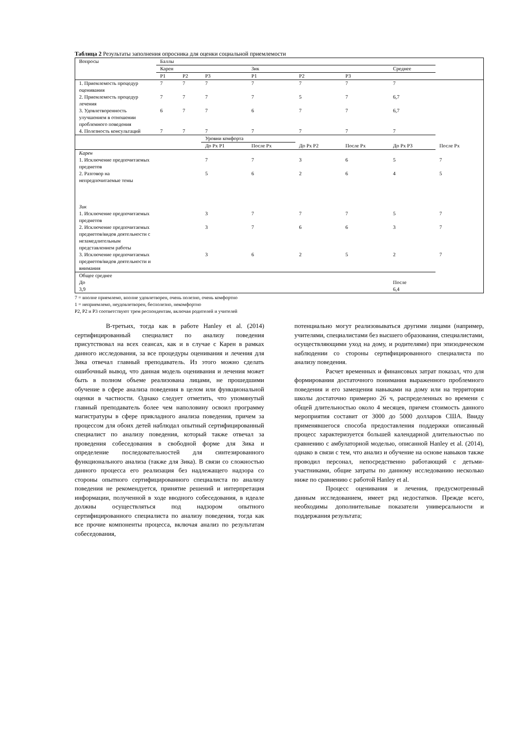Таблица 2 Результаты заполнения опросника для оценки социальной приемлемости
| Вопросы | Баллы | | | | | | | |
| | Карен | | | Зик | | | Среднее | |
| | P1 | P2 | P3 | P1 | P2 | P3 | | |
| 1. Приемлемость процедур оценивания | 7 | 7 | 7 | 7 | 7 | 7 | 7 | |
| 2. Приемлемость процедур лечения | 7 | 7 | 7 | 7 | 5 | 7 | 6,7 | |
| 3. Удовлетворенность улучшением в отношении проблемного поведения | 6 | 7 | 7 | 6 | 7 | 7 | 6,7 | |
| 4. Полезность консультаций | 7 | 7 | 7 | 7 | 7 | 7 | 7 | |
| | | | Уровни комфорта | | | | | |
| | | | До Px P1 | После Px | До Px P2 | После Px | До Px P3 | После Px |
| Карен | | | | | | | | |
| 1. Исключение предпочитаемых предметов | | | 7 | 7 | 3 | 6 | 5 | 7 |
| 2. Разговор на непредпочитаемые темы | | | 5 | 6 | 2 | 6 | 4 | 5 |
| Зик | | | | | | | | |
| 1. Исключение предпочитаемых предметов | | | 3 | 7 | 7 | 7 | 5 | 7 |
| 2. Исключение предпочитаемых предметов/видов деятельности с незамедлительным представлением работы | | | 3 | 7 | 6 | 6 | 3 | 7 |
| 3. Исключение предпочитаемых предметов/видов деятельности и внимания | | | 3 | 6 | 2 | 5 | 2 | 7 |
| Общее среднее До 3,9 | | | | | | | После 6,4 | |
7 = вполне приемлемо, вполне удовлетворен, очень полезно, очень комфортно
1 = неприемлемо, неудовлетворен, бесполезно, некомфортно
P2, P2 и P3 соответствуют трем респондентам, включая родителей и учителей
В-третьих, тогда как в работе Hanley et al. (2014) сертифицированный специалист по анализу поведения присутствовал на всех сеансах, как и в случае с Карен в рамках данного исследования, за все процедуры оценивания и лечения для Зика отвечал главный преподаватель. Из этого можно сделать ошибочный вывод, что данная модель оценивания и лечения может быть в полном объеме реализована лицами, не прошедшими обучение в сфере анализа поведения в целом или функциональной оценки в частности. Однако следует отметить, что упомянутый главный преподаватель более чем наполовину освоил программу магистратуры в сфере прикладного анализа поведения, причем за процессом для обоих детей наблюдал опытный сертифицированный специалист по анализу поведения, который также отвечал за проведения собеседования в свободной форме для Зика и определение последовательностей для синтезированного функционального анализа (также для Зика). В связи со сложностью данного процесса его реализация без надлежащего надзора со стороны опытного сертифицированного специалиста по анализу поведения не рекомендуется, принятие решений и интерпретация информации, полученной в ходе вводного собеседования, в идеале должны осуществляться под надзором опытного сертифицированного специалиста по анализу поведения, тогда как все прочие компоненты процесса, включая анализ по результатам собеседования,
потенциально могут реализовываться другими лицами (например, учителями, специалистами без высшего образования, специалистами, осуществляющими уход на дому, и родителями) при эпизодическом наблюдении со стороны сертифицированного специалиста по анализу поведения.
Расчет временных и финансовых затрат показал, что для формирования достаточного понимания выраженного проблемного поведения и его замещения навыками на дому или на территории школы достаточно примерно 26 ч, распределенных во времени с общей длительностью около 4 месяцев, причем стоимость данного мероприятия составит от 3000 до 5000 долларов США. Ввиду применявшегося способа предоставления поддержки описанный процесс характеризуется большей календарной длительностью по сравнению с амбулаторной моделью, описанной Hanley et al. (2014), однако в связи с тем, что анализ и обучение на основе навыков также проводил персонал, непосредственно работающий с детьми-участниками, общие затраты по данному исследованию несколько ниже по сравнению с работой Hanley et al.
Процесс оценивания и лечения, предусмотренный данным исследованием, имеет ряд недостатков. Прежде всего, необходимы дополнительные показатели универсальности и поддержания результата;